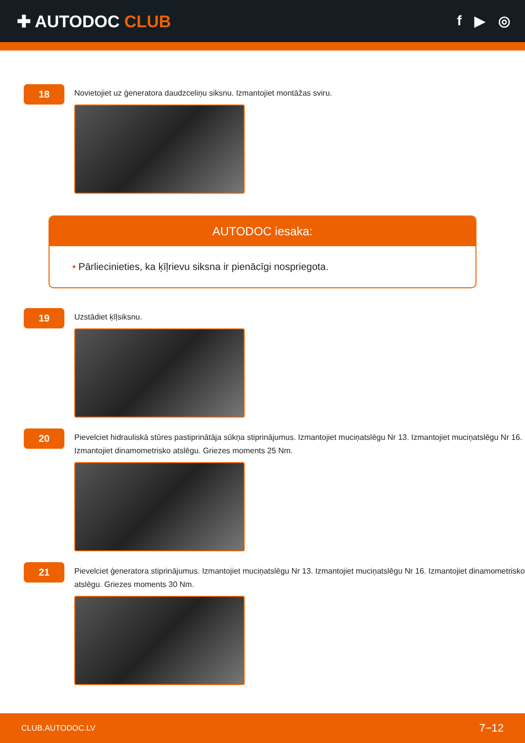✚ AUTODOC CLUB
f ▶ ◎
18
Novietojiet uz ģeneratora daudzceliņu siksnu. Izmantojiet montāžas sviru.
AUTODOC iesaka:
• Pārliecinieties, ka ķīļrievu siksna ir pienācīgi nospriegota.
19
Uzstādiet ķīļsiksnu.
20
Pievelciet hidrauliskā stūres pastiprinātāja sūkņa stiprinājumus. Izmantojiet muciņatslēgu Nr 13. Izmantojiet muciņatslēgu Nr 16. Izmantojiet dinamometrisko atslēgu. Griezes moments 25 Nm.
21
Pievelciet ģeneratora stiprinājumus. Izmantojiet muciņatslēgu Nr 13. Izmantojiet muciņatslēgu Nr 16. Izmantojiet dinamometrisko atslēgu. Griezes moments 30 Nm.
CLUB.AUTODOC.LV 7−12